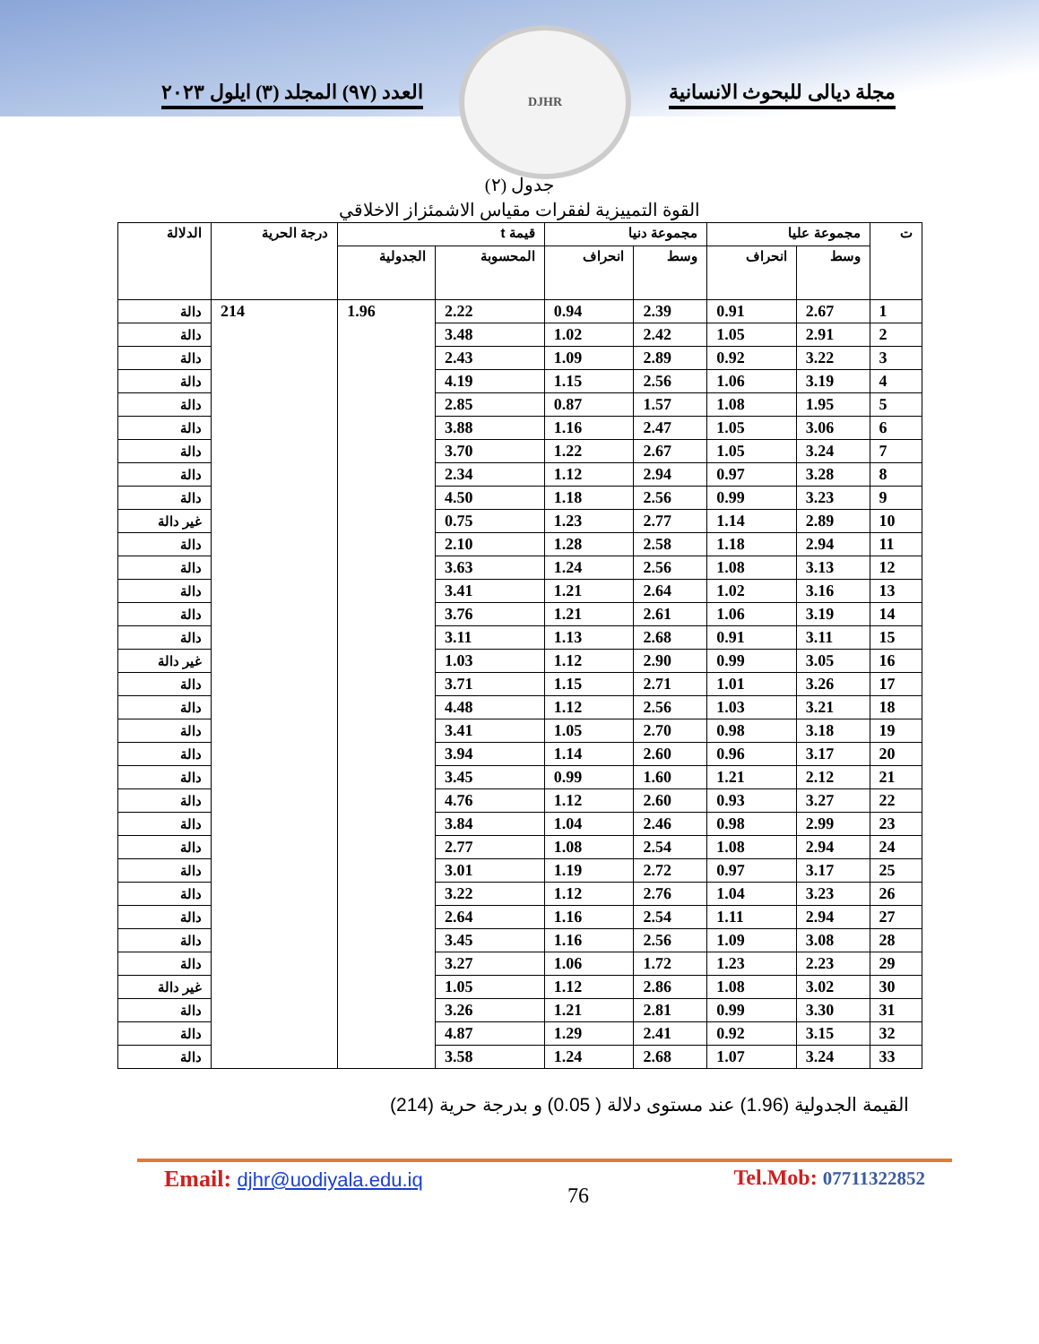مجلة ديالى للبحوث الانسانية العدد (٩٧) المجلد (٣) ايلول ٢٠٢٣
DJHR
جدول (٢)
القوة التمييزية لفقرات مقياس الاشمئزاز الاخلاقي
| ت | مجموعة عليا | | مجموعة دنيا | | قيمة t | | درجة الحرية | الدلالة |
| --- | --- | --- | --- | --- | --- | --- | --- | --- |
| | وسط | انحراف | وسط | انحراف | المحسوبة | الجدولية | | |
| 1 | 2.67 | 0.91 | 2.39 | 0.94 | 2.22 | 1.96 | 214 | دالة |
| 2 | 2.91 | 1.05 | 2.42 | 1.02 | 3.48 | | | دالة |
| 3 | 3.22 | 0.92 | 2.89 | 1.09 | 2.43 | | | دالة |
| 4 | 3.19 | 1.06 | 2.56 | 1.15 | 4.19 | | | دالة |
| 5 | 1.95 | 1.08 | 1.57 | 0.87 | 2.85 | | | دالة |
| 6 | 3.06 | 1.05 | 2.47 | 1.16 | 3.88 | | | دالة |
| 7 | 3.24 | 1.05 | 2.67 | 1.22 | 3.70 | | | دالة |
| 8 | 3.28 | 0.97 | 2.94 | 1.12 | 2.34 | | | دالة |
| 9 | 3.23 | 0.99 | 2.56 | 1.18 | 4.50 | | | دالة |
| 10 | 2.89 | 1.14 | 2.77 | 1.23 | 0.75 | | | غير دالة |
| 11 | 2.94 | 1.18 | 2.58 | 1.28 | 2.10 | | | دالة |
| 12 | 3.13 | 1.08 | 2.56 | 1.24 | 3.63 | | | دالة |
| 13 | 3.16 | 1.02 | 2.64 | 1.21 | 3.41 | | | دالة |
| 14 | 3.19 | 1.06 | 2.61 | 1.21 | 3.76 | | | دالة |
| 15 | 3.11 | 0.91 | 2.68 | 1.13 | 3.11 | | | دالة |
| 16 | 3.05 | 0.99 | 2.90 | 1.12 | 1.03 | | | غير دالة |
| 17 | 3.26 | 1.01 | 2.71 | 1.15 | 3.71 | | | دالة |
| 18 | 3.21 | 1.03 | 2.56 | 1.12 | 4.48 | | | دالة |
| 19 | 3.18 | 0.98 | 2.70 | 1.05 | 3.41 | | | دالة |
| 20 | 3.17 | 0.96 | 2.60 | 1.14 | 3.94 | | | دالة |
| 21 | 2.12 | 1.21 | 1.60 | 0.99 | 3.45 | | | دالة |
| 22 | 3.27 | 0.93 | 2.60 | 1.12 | 4.76 | | | دالة |
| 23 | 2.99 | 0.98 | 2.46 | 1.04 | 3.84 | | | دالة |
| 24 | 2.94 | 1.08 | 2.54 | 1.08 | 2.77 | | | دالة |
| 25 | 3.17 | 0.97 | 2.72 | 1.19 | 3.01 | | | دالة |
| 26 | 3.23 | 1.04 | 2.76 | 1.12 | 3.22 | | | دالة |
| 27 | 2.94 | 1.11 | 2.54 | 1.16 | 2.64 | | | دالة |
| 28 | 3.08 | 1.09 | 2.56 | 1.16 | 3.45 | | | دالة |
| 29 | 2.23 | 1.23 | 1.72 | 1.06 | 3.27 | | | دالة |
| 30 | 3.02 | 1.08 | 2.86 | 1.12 | 1.05 | | | غير دالة |
| 31 | 3.30 | 0.99 | 2.81 | 1.21 | 3.26 | | | دالة |
| 32 | 3.15 | 0.92 | 2.41 | 1.29 | 4.87 | | | دالة |
| 33 | 3.24 | 1.07 | 2.68 | 1.24 | 3.58 | | | دالة |
القيمة الجدولية (1.96) عند مستوى دلالة ( 0.05) و بدرجة حرية (214)
Email: djhr@uodiyala.edu.iq
76
Tel.Mob: 07711322852